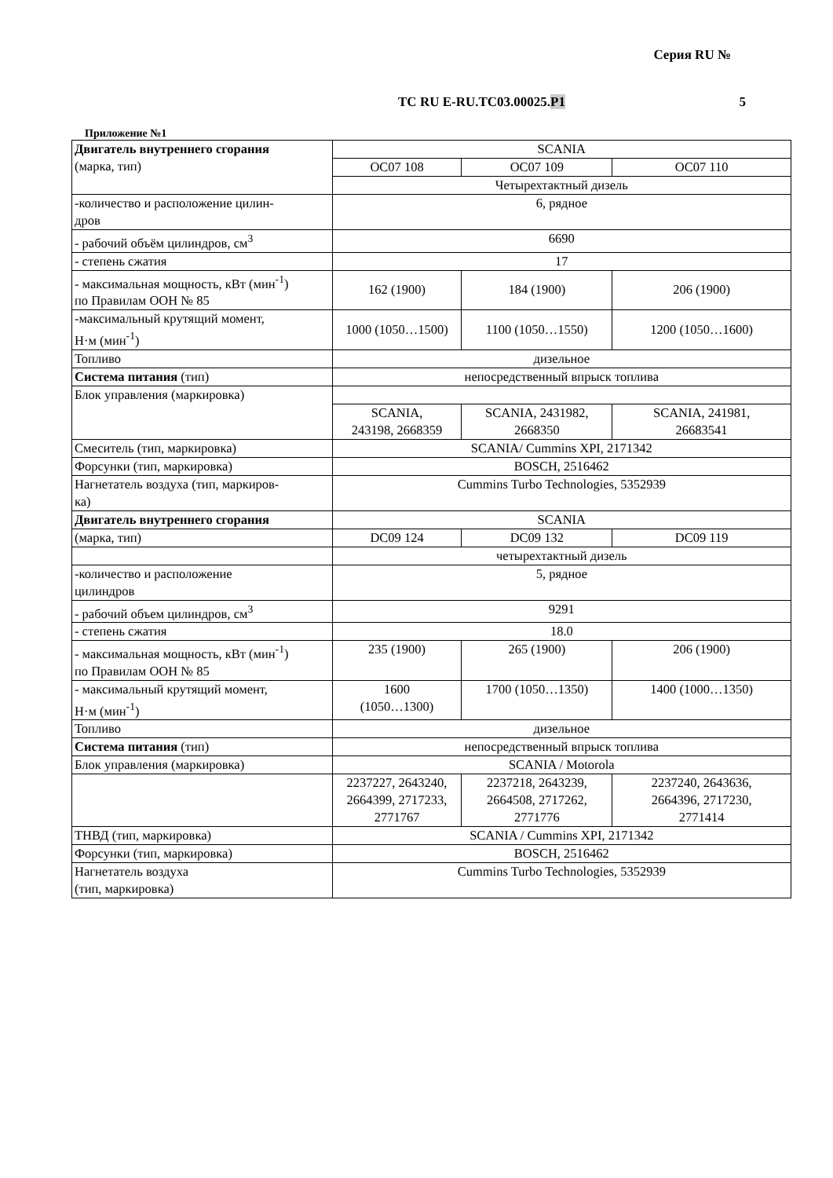Серия RU №
ТС RU E-RU.TC03.00025.Р1 5
Приложение №1
| Двигатель внутреннего сгорания (марка, тип) | SCANIA | | |
| | OC07 108 | OC07 109 | OC07 110 |
| | Четырехтактный дизель | | |
| -количество и расположение цилин- дров | 6, рядное | | |
| - рабочий объём цилиндров, см<sup>3</sup> | 6690 | | |
| - степень сжатия | 17 | | |
| - максимальная мощность, кВт (мин<sup>-1</sup>) по Правилам ООН № 85 | 162 (1900) | 184 (1900) | 206 (1900) |
| -максимальный крутящий момент, Н·м (мин<sup>-1</sup>) | 1000 (1050…1500) | 1100 (1050…1550) | 1200 (1050…1600) |
| Топливо | дизельное | | |
| Система питания (тип) | непосредственный впрыск топлива | | |
| Блок управления (маркировка) | | | |
| | SCANIA, 243198, 2668359 | SCANIA, 2431982, 2668350 | SCANIA, 241981, 26683541 |
| Смеситель (тип, маркировка) | SCANIA/ Cummins XPI, 2171342 | | |
| Форсунки (тип, маркировка) | BOSCH, 2516462 | | |
| Нагнетатель воздуха (тип, маркиров- ка) | Cummins Turbo Technologies, 5352939 | | |
| Двигатель внутреннего сгорания | SCANIA | | |
| (марка, тип) | DC09 124 | DC09 132 | DC09 119 |
| | четырехтактный дизель | | |
| -количество и расположение цилиндров | 5, рядное | | |
| - рабочий объем цилиндров, см<sup>3</sup> | 9291 | | |
| - степень сжатия | 18.0 | | |
| - максимальная мощность, кВт (мин<sup>-1</sup>) по Правилам ООН № 85 | 235 (1900) | 265 (1900) | 206 (1900) |
| - максимальный крутящий момент, Н·м (мин<sup>-1</sup>) | 1600 (1050…1300) | 1700 (1050…1350) | 1400 (1000…1350) |
| Топливо | дизельное | | |
| Система питания (тип) | непосредственный впрыск топлива | | |
| Блок управления (маркировка) | SCANIA / Motorola | | |
| | 2237227, 2643240, 2664399, 2717233, 2771767 | 2237218, 2643239, 2664508, 2717262, 2771776 | 2237240, 2643636, 2664396, 2717230, 2771414 |
| ТНВД (тип, маркировка) | SCANIA / Cummins XPI, 2171342 | | |
| Форсунки (тип, маркировка) | BOSCH, 2516462 | | |
| Нагнетатель воздуха (тип, маркировка) | Cummins Turbo Technologies, 5352939 | | |